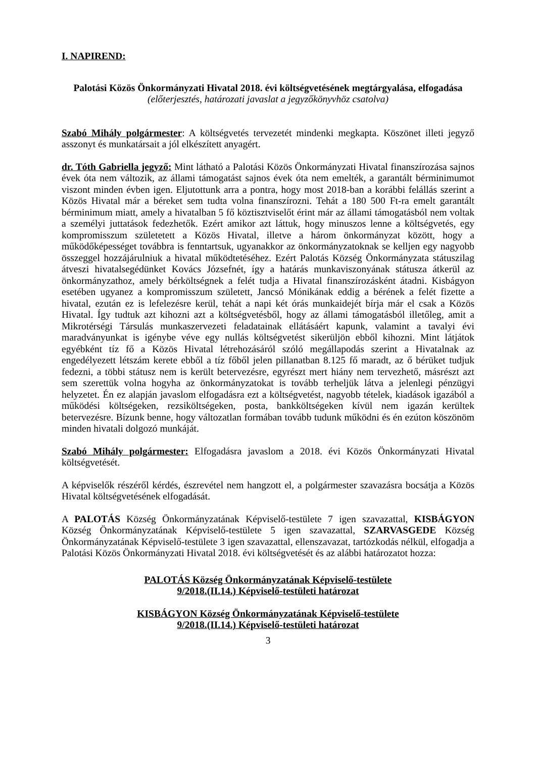I. NAPIREND:
Palotási Közös Önkormányzati Hivatal 2018. évi költségvetésének megtárgyalása, elfogadása
(előterjesztés, határozati javaslat a jegyzőkönyvhöz csatolva)
Szabó Mihály polgármester: A költségvetés tervezetét mindenki megkapta. Köszönet illeti jegyző asszonyt és munkatársait a jól elkészített anyagért.
dr. Tóth Gabriella jegyző: Mint látható a Palotási Közös Önkormányzati Hivatal finanszírozása sajnos évek óta nem változik, az állami támogatást sajnos évek óta nem emelték, a garantált bérminimumot viszont minden évben igen. Eljutottunk arra a pontra, hogy most 2018-ban a korábbi felállás szerint a Közös Hivatal már a béreket sem tudta volna finanszírozni. Tehát a 180 500 Ft-ra emelt garantált bérminimum miatt, amely a hivatalban 5 fő köztisztviselőt érint már az állami támogatásból nem voltak a személyi juttatások fedezhetők. Ezért amikor azt láttuk, hogy minuszos lenne a költségvetés, egy kompromisszum születetett a Közös Hivatal, illetve a három önkormányzat között, hogy a működőképességet továbbra is fenntartsuk, ugyanakkor az önkormányzatoknak se kelljen egy nagyobb összeggel hozzájárulniuk a hivatal működtetéséhez. Ezért Palotás Község Önkormányzata státuszilag átveszi hivatalsegédünket Kovács Józsefnét, így a határás munkaviszonyának státusza átkerül az önkormányzathoz, amely bérköltségnek a felét tudja a Hivatal finanszírozásként átadni. Kisbágyon esetében ugyanez a kompromisszum született, Jancsó Mónikának eddig a bérének a felét fizette a hivatal, ezután ez is lefelezésre kerül, tehát a napi két órás munkaidejét bírja már el csak a Közös Hivatal. Így tudtuk azt kihozni azt a költségvetésből, hogy az állami támogatásból illetőleg, amit a Mikrotérségi Társulás munkaszervezeti feladatainak ellátásáért kapunk, valamint a tavalyi évi maradványunkat is igénybe véve egy nullás költségvetést sikerüljön ebből kihozni. Mint látjátok egyébként tíz fő a Közös Hivatal létrehozásáról szóló megállapodás szerint a Hivatalnak az engedélyezett létszám kerete ebből a tíz főből jelen pillanatban 8.125 fő maradt, az ő bérüket tudjuk fedezni, a többi státusz nem is került betervezésre, egyrészt mert hiány nem tervezhető, másrészt azt sem szerettük volna hogyha az önkormányzatokat is tovább terheljük látva a jelenlegi pénzügyi helyzetet. Én ez alapján javaslom elfogadásra ezt a költségvetést, nagyobb tételek, kiadások igazából a működési költségeken, rezsiköltségeken, posta, bankköltségeken kívül nem igazán kerültek betervezésre. Bízunk benne, hogy változatlan formában tovább tudunk működni és én ezúton köszönöm minden hivatali dolgozó munkáját.
Szabó Mihály polgármester: Elfogadásra javaslom a 2018. évi Közös Önkormányzati Hivatal költségvetését.
A képviselők részéről kérdés, észrevétel nem hangzott el, a polgármester szavazásra bocsátja a Közös Hivatal költségvetésének elfogadását.
A PALOTÁS Község Önkormányzatának Képviselő-testülete 7 igen szavazattal, KISBÁGYON Község Önkormányzatának Képviselő-testülete 5 igen szavazattal, SZARVASGEDE Község Önkormányzatának Képviselő-testülete 3 igen szavazattal, ellenszavazat, tartózkodás nélkül, elfogadja a Palotási Közös Önkormányzati Hivatal 2018. évi költségvetését és az alábbi határozatot hozza:
PALOTÁS Község Önkormányzatának Képviselő-testülete
9/2018.(II.14.) Képviselő-testületi határozat
KISBÁGYON Község Önkormányzatának Képviselő-testülete
9/2018.(II.14.) Képviselő-testületi határozat
3